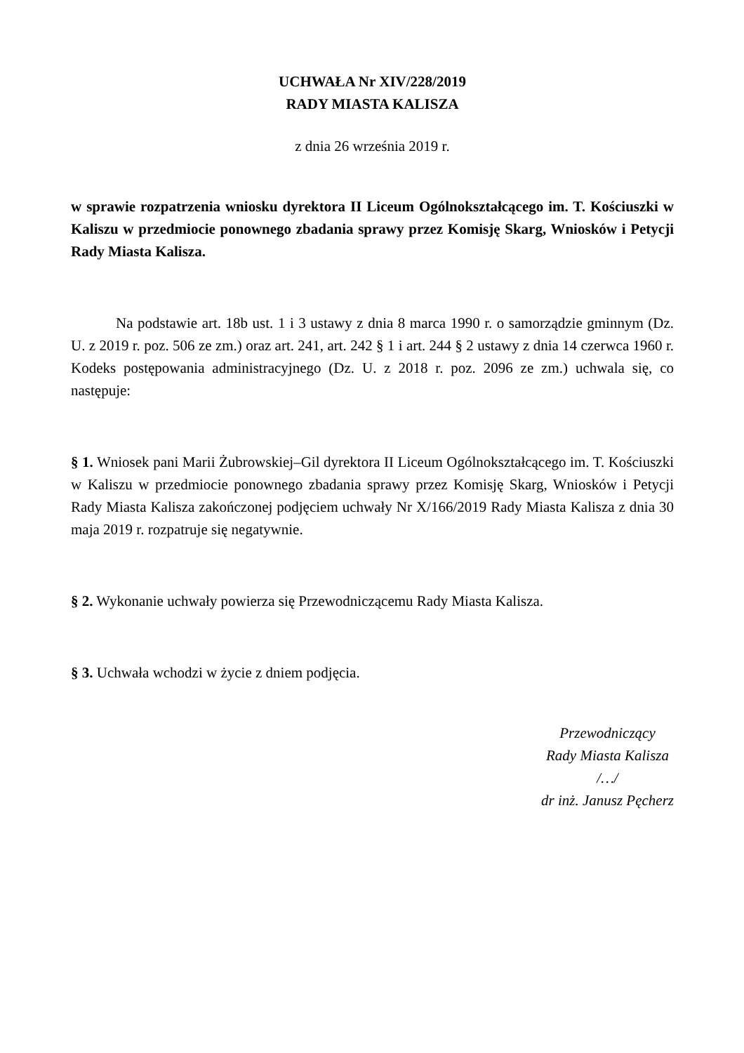UCHWAŁA Nr XIV/228/2019
RADY MIASTA KALISZA
z dnia 26 września 2019 r.
w sprawie rozpatrzenia wniosku dyrektora II Liceum Ogólnokształcącego im. T. Kościuszki w Kaliszu w przedmiocie ponownego zbadania sprawy przez Komisję Skarg, Wniosków i Petycji Rady Miasta Kalisza.
Na podstawie art. 18b ust. 1 i 3 ustawy z dnia 8 marca 1990 r. o samorządzie gminnym (Dz. U. z 2019 r. poz. 506 ze zm.) oraz art. 241, art. 242 § 1 i art. 244 § 2 ustawy z dnia 14 czerwca 1960 r. Kodeks postępowania administracyjnego (Dz. U. z 2018 r. poz. 2096 ze zm.) uchwala się, co następuje:
§ 1. Wniosek pani Marii Żubrowskiej–Gil dyrektora II Liceum Ogólnokształcącego im. T. Kościuszki w Kaliszu w przedmiocie ponownego zbadania sprawy przez Komisję Skarg, Wniosków i Petycji Rady Miasta Kalisza zakończonej podjęciem uchwały Nr X/166/2019 Rady Miasta Kalisza z dnia 30 maja 2019 r. rozpatruje się negatywnie.
§ 2. Wykonanie uchwały powierza się Przewodniczącemu Rady Miasta Kalisza.
§ 3. Uchwała wchodzi w życie z dniem podjęcia.
Przewodniczący
Rady Miasta Kalisza
/…/
dr inż. Janusz Pęcherz